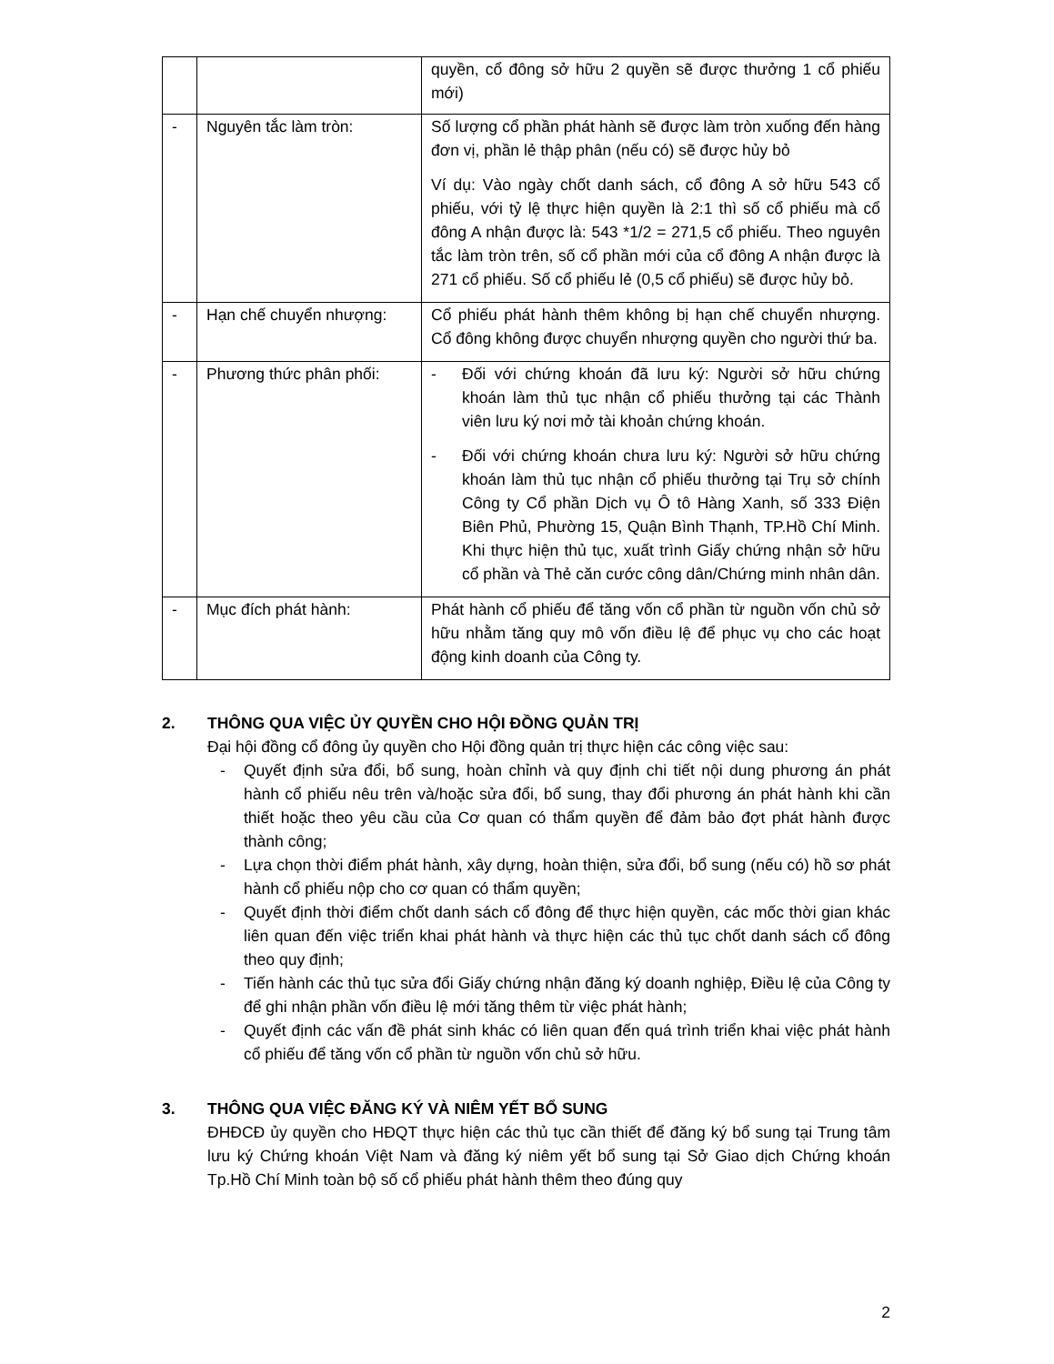| | | quyền, cổ đông sở hữu 2 quyền sẽ được thưởng 1 cổ phiếu mới) |
| - | Nguyên tắc làm tròn: | Số lượng cổ phần phát hành sẽ được làm tròn xuống đến hàng đơn vị, phần lẻ thập phân (nếu có) sẽ được hủy bỏ Ví dụ: Vào ngày chốt danh sách, cổ đông A sở hữu 543 cổ phiếu, với tỷ lệ thực hiện quyền là 2:1 thì số cổ phiếu mà cổ đông A nhận được là: 543 *1/2 = 271,5 cổ phiếu. Theo nguyên tắc làm tròn trên, số cổ phần mới của cổ đông A nhận được là 271 cổ phiếu. Số cổ phiếu lẻ (0,5 cổ phiếu) sẽ được hủy bỏ. |
| - | Hạn chế chuyển nhượng: | Cổ phiếu phát hành thêm không bị hạn chế chuyển nhượng. Cổ đông không được chuyển nhượng quyền cho người thứ ba. |
| - | Phương thức phân phối: | - Đối với chứng khoán đã lưu ký: Người sở hữu chứng khoán làm thủ tục nhận cổ phiếu thưởng tại các Thành viên lưu ký nơi mở tài khoản chứng khoán. - Đối với chứng khoán chưa lưu ký: Người sở hữu chứng khoán làm thủ tục nhận cổ phiếu thưởng tại Trụ sở chính Công ty Cổ phần Dịch vụ Ô tô Hàng Xanh, số 333 Điện Biên Phủ, Phường 15, Quận Bình Thạnh, TP.Hồ Chí Minh. Khi thực hiện thủ tục, xuất trình Giấy chứng nhận sở hữu cổ phần và Thẻ căn cước công dân/Chứng minh nhân dân. |
| - | Mục đích phát hành: | Phát hành cổ phiếu để tăng vốn cổ phần từ nguồn vốn chủ sở hữu nhằm tăng quy mô vốn điều lệ để phục vụ cho các hoạt động kinh doanh của Công ty. |
2. THÔNG QUA VIỆC ỦY QUYỀN CHO HỘI ĐỒNG QUẢN TRỊ
Đại hội đồng cổ đông ủy quyền cho Hội đồng quản trị thực hiện các công việc sau:
- Quyết định sửa đổi, bổ sung, hoàn chỉnh và quy định chi tiết nội dung phương án phát hành cổ phiếu nêu trên và/hoặc sửa đổi, bổ sung, thay đổi phương án phát hành khi cần thiết hoặc theo yêu cầu của Cơ quan có thẩm quyền để đảm bảo đợt phát hành được thành công;
- Lựa chọn thời điểm phát hành, xây dựng, hoàn thiện, sửa đổi, bổ sung (nếu có) hồ sơ phát hành cổ phiếu nộp cho cơ quan có thẩm quyền;
- Quyết định thời điểm chốt danh sách cổ đông để thực hiện quyền, các mốc thời gian khác liên quan đến việc triển khai phát hành và thực hiện các thủ tục chốt danh sách cổ đông theo quy định;
- Tiến hành các thủ tục sửa đổi Giấy chứng nhận đăng ký doanh nghiệp, Điều lệ của Công ty để ghi nhận phần vốn điều lệ mới tăng thêm từ việc phát hành;
- Quyết định các vấn đề phát sinh khác có liên quan đến quá trình triển khai việc phát hành cổ phiếu để tăng vốn cổ phần từ nguồn vốn chủ sở hữu.
3. THÔNG QUA VIỆC ĐĂNG KÝ VÀ NIÊM YẾT BỔ SUNG
ĐHĐCĐ ủy quyền cho HĐQT thực hiện các thủ tục cần thiết để đăng ký bổ sung tại Trung tâm lưu ký Chứng khoán Việt Nam và đăng ký niêm yết bổ sung tại Sở Giao dịch Chứng khoán Tp.Hồ Chí Minh toàn bộ số cổ phiếu phát hành thêm theo đúng quy
2